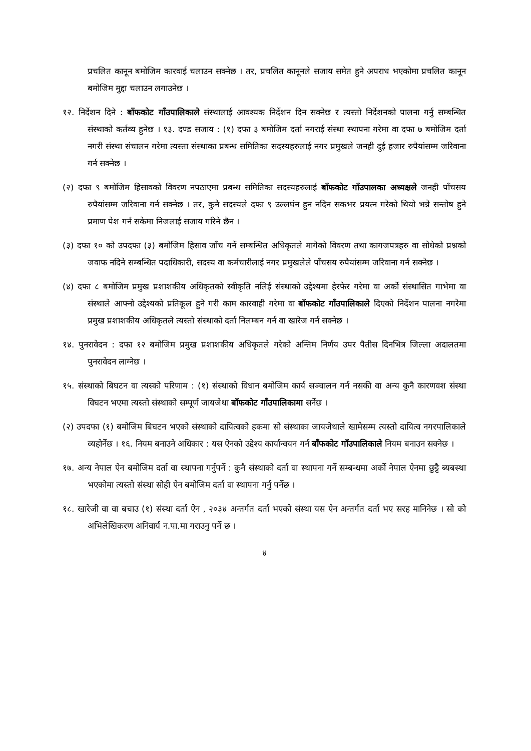प्रचलित कानून बमोजिम कारवाई चलाउन सक्नेछ । तर, प्रचलित कानूनले सजाय समेत हुने अपराध भएकोमा प्रचलित कानून बमोजिम मुद्दा चलाउन लगाउनेछ ।
१२. निर्देशन दिने : बाँफकोट गाँउपालिकाले संस्थालाई आवश्यक निर्देशन दिन सक्नेछ र त्यस्तो निर्देशनको पालना गर्नु सम्बन्धित संस्थाको कर्तव्य हुनेछ । १३. दण्ड सजाय : (१) दफा ३ बमोजिम दर्ता नगराई संस्था स्थापना गरेमा वा दफा ७ बमोजिम दर्ता नगरी संस्था संचालन गरेमा त्यस्ता संस्थाका प्रबन्ध समितिका सदस्यहरुलाई नगर प्रमुखले जनही दुई हजार रुपैयांसम्म जरिवाना गर्न सक्नेछ ।
(२) दफा ९ बमोजिम हिसावको विवरण नपठाएमा प्रबन्ध समितिका सदस्यहरुलाई बाँफकोट गाँउपालका अध्यक्षले जनही पाँचसय रुपैयांसम्म जरिवाना गर्न सक्नेछ । तर, कुनै सदस्यले दफा ९ उल्लघंन हुन नदिन सकभर प्रयत्न गरेको थियो भन्ने सन्तोष हुने प्रमाण पेश गर्न सकेमा निजलाई सजाय गरिने छैन ।
(३) दफा १० को उपदफा (३) बमोजिम हिसाव जाँच गर्ने सम्बन्धित अधिकृतले मागेको विवरण तथा कागजपत्रहरु वा सोधेको प्रश्नको जवाफ नदिने सम्बन्धित पदाधिकारी, सदस्य वा कर्मचारीलाई नगर प्रमुखलेले पाँचसय रुपैयांसम्म जरिवाना गर्न सक्नेछ ।
(४) दफा ८ बमोजिम प्रमुख प्रशाशकीय अधिकृतको स्वीकृति नलिई संस्थाको उद्देश्यमा हेरफेर गरेमा वा अर्को संस्थासित गाभेमा वा संस्थाले आफ्नो उद्देश्यको प्रतिकूल हुने गरी काम कारवाही गरेमा वा बाँफकोट गाँउपालिकाले दिएको निर्देशन पालना नगरेमा प्रमुख प्रशाशकीय अधिकृतले त्यस्तो संस्थाको दर्ता निलम्बन गर्न वा खारेज गर्न सक्नेछ ।
१४. पुनरावेदन : दफा १२ बमोजिम प्रमुख प्रशाशकीय अधिकृतले गरेको अन्तिम निर्णय उपर पैतीस दिनभित्र जिल्ला अदालतमा पुनरावेदन लाग्नेछ ।
१५. संस्थाको बिघटन वा त्यस्को परिणाम : (१) संस्थाको विधान बमोजिम कार्य सञ्चालन गर्न नसकी वा अन्य कुनै कारणवश संस्था विघटन भएमा त्यस्तो संस्थाको सम्पूर्ण जायजेथा बाँफकोट गाँउपालिकामा सर्नेछ ।
(२) उपदफा (१) बमोजिम बिघटन भएको संस्थाको दायित्वको हकमा सो संस्थाका जायजेथाले खामेसम्म त्यस्तो दायित्व नगरपालिकाले व्यहोर्नेछ । १६. नियम बनाउने अधिकार : यस ऐनको उद्देश्य कार्यान्वयन गर्न बाँफकोट गाँउपालिकाले नियम बनाउन सक्नेछ ।
१७. अन्य नेपाल ऐन बमोजिम दर्ता वा स्थापना गर्नुपर्ने : कुनै संस्थाको दर्ता वा स्थापना गर्ने सम्बन्धमा अर्को नेपाल ऐनमा छुट्टै ब्यबस्था भएकोमा त्यस्तो संस्था सोही ऐन बमोजिम दर्ता वा स्थापना गर्नु पर्नेछ ।
१८. खारेजी वा वा बचाउ (१) संस्था दर्ता ऐन , २०३४ अन्तर्गत दर्ता भएको संस्था यस ऐन अन्तर्गत दर्ता भए सरह मानिनेछ । सो को अभिलेखिकरण अनिवार्य न.पा.मा गराउनु पर्ने छ ।
४